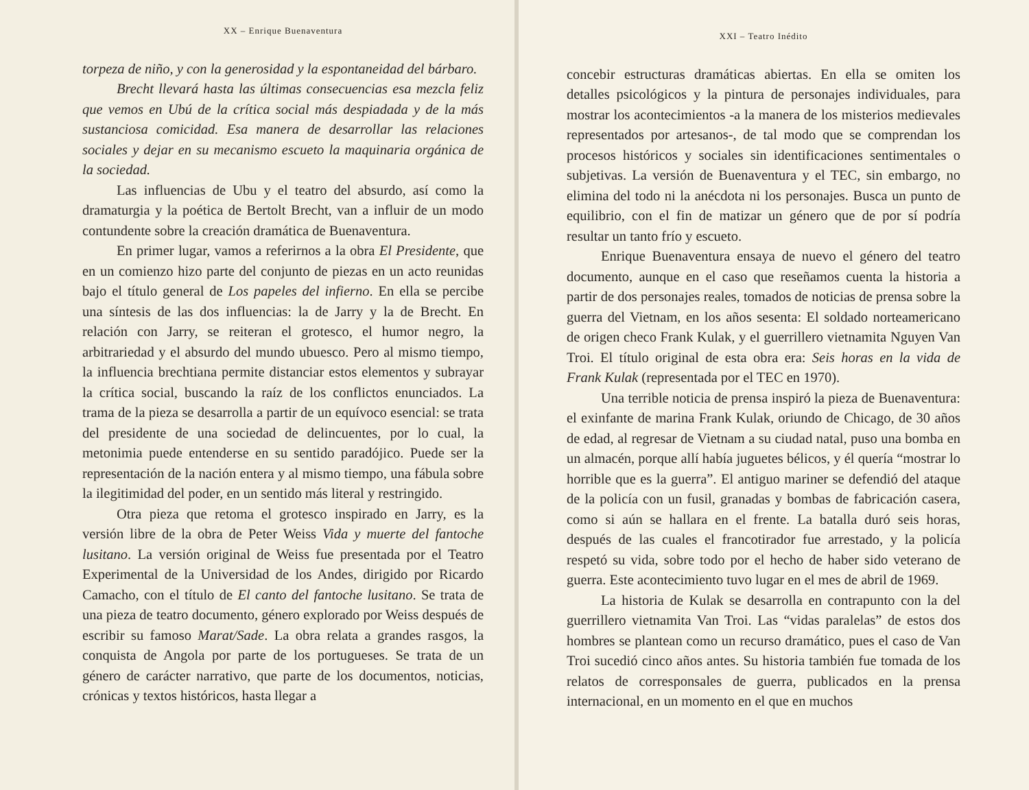XX – Enrique Buenaventura
torpeza de niño, y con la generosidad y la espontaneidad del bárbaro.
Brecht llevará hasta las últimas consecuencias esa mezcla feliz que vemos en Ubú de la crítica social más despiadada y de la más sustanciosa comicidad. Esa manera de desarrollar las relaciones sociales y dejar en su mecanismo escueto la maquinaria orgánica de la sociedad.
Las influencias de Ubu y el teatro del absurdo, así como la dramaturgia y la poética de Bertolt Brecht, van a influir de un modo contundente sobre la creación dramática de Buenaventura.
En primer lugar, vamos a referirnos a la obra El Presidente, que en un comienzo hizo parte del conjunto de piezas en un acto reunidas bajo el título general de Los papeles del infierno. En ella se percibe una síntesis de las dos influencias: la de Jarry y la de Brecht. En relación con Jarry, se reiteran el grotesco, el humor negro, la arbitrariedad y el absurdo del mundo ubuesco. Pero al mismo tiempo, la influencia brechtiana permite distanciar estos elementos y subrayar la crítica social, buscando la raíz de los conflictos enunciados. La trama de la pieza se desarrolla a partir de un equívoco esencial: se trata del presidente de una sociedad de delincuentes, por lo cual, la metonimia puede entenderse en su sentido paradójico. Puede ser la representación de la nación entera y al mismo tiempo, una fábula sobre la ilegitimidad del poder, en un sentido más literal y restringido.
Otra pieza que retoma el grotesco inspirado en Jarry, es la versión libre de la obra de Peter Weiss Vida y muerte del fantoche lusitano. La versión original de Weiss fue presentada por el Teatro Experimental de la Universidad de los Andes, dirigido por Ricardo Camacho, con el título de El canto del fantoche lusitano. Se trata de una pieza de teatro documento, género explorado por Weiss después de escribir su famoso Marat/Sade. La obra relata a grandes rasgos, la conquista de Angola por parte de los portugueses. Se trata de un género de carácter narrativo, que parte de los documentos, noticias, crónicas y textos históricos, hasta llegar a
XXI – Teatro Inédito
concebir estructuras dramáticas abiertas. En ella se omiten los detalles psicológicos y la pintura de personajes individuales, para mostrar los acontecimientos -a la manera de los misterios medievales representados por artesanos-, de tal modo que se comprendan los procesos históricos y sociales sin identificaciones sentimentales o subjetivas. La versión de Buenaventura y el TEC, sin embargo, no elimina del todo ni la anécdota ni los personajes. Busca un punto de equilibrio, con el fin de matizar un género que de por sí podría resultar un tanto frío y escueto.
Enrique Buenaventura ensaya de nuevo el género del teatro documento, aunque en el caso que reseñamos cuenta la historia a partir de dos personajes reales, tomados de noticias de prensa sobre la guerra del Vietnam, en los años sesenta: El soldado norteamericano de origen checo Frank Kulak, y el guerrillero vietnamita Nguyen Van Troi. El título original de esta obra era: Seis horas en la vida de Frank Kulak (representada por el TEC en 1970).
Una terrible noticia de prensa inspiró la pieza de Buenaventura: el exinfante de marina Frank Kulak, oriundo de Chicago, de 30 años de edad, al regresar de Vietnam a su ciudad natal, puso una bomba en un almacén, porque allí había juguetes bélicos, y él quería “mostrar lo horrible que es la guerra”. El antiguo mariner se defendió del ataque de la policía con un fusil, granadas y bombas de fabricación casera, como si aún se hallara en el frente. La batalla duró seis horas, después de las cuales el francotirador fue arrestado, y la policía respetó su vida, sobre todo por el hecho de haber sido veterano de guerra. Este acontecimiento tuvo lugar en el mes de abril de 1969.
La historia de Kulak se desarrolla en contrapunto con la del guerrillero vietnamita Van Troi. Las “vidas paralelas” de estos dos hombres se plantean como un recurso dramático, pues el caso de Van Troi sucedió cinco años antes. Su historia también fue tomada de los relatos de corresponsales de guerra, publicados en la prensa internacional, en un momento en el que en muchos